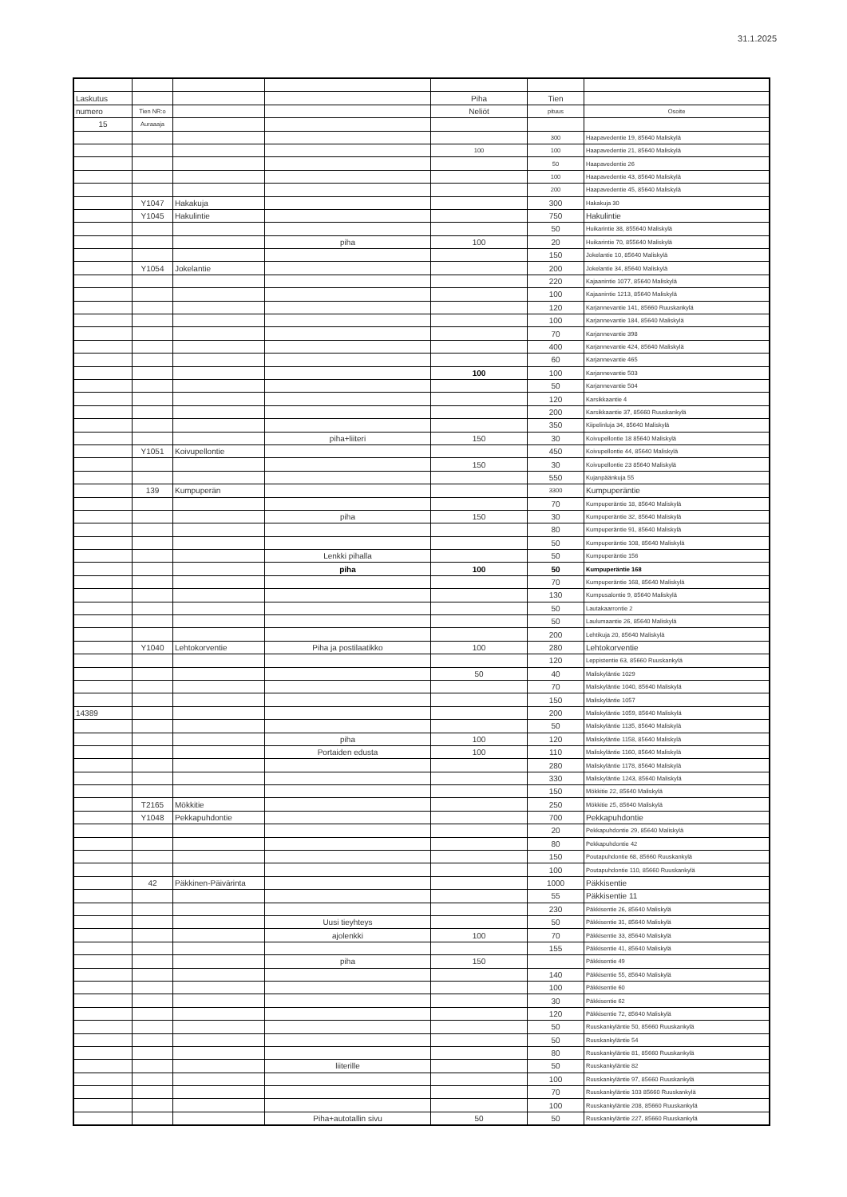31.1.2025
| Laskutus | | | | Piha | Tien | |
| numero | Tien NR:o | | | Neliöt | pituus | Osoite |
| 15 | Auraaaja | | | | | |
| | | | | | 300 | Haapavedentie 19, 85640 Maliskylä |
| | | | | 100 | 100 | Haapavedentie 21, 85640 Maliskylä |
| | | | | | 50 | Haapavedentie 26 |
| | | | | | 100 | Haapavedentie 43, 85640 Maliskylä |
| | | | | | 200 | Haapavedentie 45, 85640 Maliskylä |
| | Y1047 | Hakakuja | | | 300 | Hakakuja 30 |
| | Y1045 | Hakulintie | | | 750 | Hakulintie |
| | | | | | 50 | Huikarintie 38, 855640 Maliskylä |
| | | | piha | 100 | 20 | Huikarintie 70, 855640 Maliskylä |
| | | | | | 150 | Jokelantie 10, 85640 Maliskylä |
| | Y1054 | Jokelantie | | | 200 | Jokelantie 34, 85640 Maliskylä |
| | | | | | 220 | Kajaanintie 1077, 85640 Maliskylä |
| | | | | | 100 | Kajaanintie 1213, 85640 Maliskylä |
| | | | | | 120 | Karjannevantie 141, 85660 Ruuskankylä |
| | | | | | 100 | Karjannevantie 184, 85640 Maliskylä |
| | | | | | 70 | Karjannevantie 398 |
| | | | | | 400 | Karjannevantie 424, 85640 Maliskylä |
| | | | | | 60 | Karjannevantie 465 |
| | | | | 100 | 100 | Karjannevantie 503 |
| | | | | | 50 | Karjannevantie 504 |
| | | | | | 120 | Karsikkaantie 4 |
| | | | | | 200 | Karsikkaantie 37, 85660 Ruuskankylä |
| | | | | | 350 | Kiipelinluja 34, 85640 Maliskylä |
| | | | piha+liiteri | 150 | 30 | Koivupellontie 18 85640 Maliskylä |
| | Y1051 | Koivupellontie | | | 450 | Koivupellontie 44, 85640 Maliskylä |
| | | | | 150 | 30 | Koivupellontie 23 85640 Maliskylä |
| | | | | | 550 | Kujanpäänkuja 55 |
| | 139 | Kumpuperän | | | 3300 | Kumpuperäntie |
| | | | | | 70 | Kumpuperäntie 18, 85640 Maliskylä |
| | | | piha | 150 | 30 | Kumpuperäntie 32, 85640 Maliskylä |
| | | | | | 80 | Kumpuperäntie 91, 85640 Maliskylä |
| | | | | | 50 | Kumpuperäntie 108, 85640 Maliskylä |
| | | | Lenkki pihalla | | 50 | Kumpuperäntie 156 |
| | | | piha | 100 | 50 | Kumpuperäntie 168 |
| | | | | | 70 | Kumpuperäntie 168, 85640 Maliskylä |
| | | | | | 130 | Kumpusalontie 9, 85640 Maliskylä |
| | | | | | 50 | Lautakaarrontie 2 |
| | | | | | 50 | Laulumaantie 26, 85640 Maliskylä |
| | | | | | 200 | Lehtikuja 20, 85640 Maliskylä |
| | Y1040 | Lehtokorventie | Piha ja postilaatikko | 100 | 280 | Lehtokorventie |
| | | | | | 120 | Leppistentie 63, 85660 Ruuskankylä |
| | | | | 50 | 40 | Maliskyläntie 1029 |
| | | | | | 70 | Maliskyläntie 1040, 85640 Maliskylä |
| | | | | | 150 | Maliskyläntie 1057 |
| 14389 | | | | | 200 | Maliskyläntie 1059, 85640 Maliskylä |
| | | | | | 50 | Maliskyläntie 1135, 85640 Maliskylä |
| | | | piha | 100 | 120 | Maliskyläntie 1158, 85640 Maliskylä |
| | | | Portaiden edusta | 100 | 110 | Maliskyläntie 1160, 85640 Maliskylä |
| | | | | | 280 | Maliskyläntie 1178, 85640 Maliskylä |
| | | | | | 330 | Maliskyläntie 1243, 85640 Maliskylä |
| | | | | | 150 | Mökkitie 22, 85640 Maliskylä |
| | T2165 | Mökkitie | | | 250 | Mökkitie 25, 85640 Maliskylä |
| | Y1048 | Pekkapuhdontie | | | 700 | Pekkapuhdontie |
| | | | | | 20 | Pekkapuhdontie 29, 85640 Maliskylä |
| | | | | | 80 | Pekkapuhdontie 42 |
| | | | | | 150 | Poutapuhdontie 68, 85660 Ruuskankylä |
| | | | | | 100 | Poutapuhdontie 110, 85660 Ruuskankylä |
| | 42 | Päkkinen-Päivärinta | | | 1000 | Päkkisentie |
| | | | | | 55 | Päkkisentie 11 |
| | | | | | 230 | Päkkisentie 26, 85640 Maliskylä |
| | | | Uusi tieyhteys | | 50 | Päkkisentie 31, 85640 Maliskylä |
| | | | ajolenkki | 100 | 70 | Päkkisentie 33, 85640 Maliskylä |
| | | | | | 155 | Päkkisentie 41, 85640 Maliskylä |
| | | | piha | 150 | | Päkkisentie 49 |
| | | | | | 140 | Päkkisentie 55, 85640 Maliskylä |
| | | | | | 100 | Päkkisentie 60 |
| | | | | | 30 | Päkkisentie 62 |
| | | | | | 120 | Päkkisentie 72, 85640 Maliskylä |
| | | | | | 50 | Ruuskankyläntie 50, 85660 Ruuskankylä |
| | | | | | 50 | Ruuskankyläntie 54 |
| | | | | | 80 | Ruuskankyläntie 81, 85660 Ruuskankylä |
| | | | liiterille | | 50 | Ruuskankyläntie 82 |
| | | | | | 100 | Ruuskankyläntie 97, 85660 Ruuskankylä |
| | | | | | 70 | Ruuskankyläntie 103 85660 Ruuskankylä |
| | | | | | 100 | Ruuskankyläntie 208, 85660 Ruuskankylä |
| | | | Piha+autotallin sivu | 50 | 50 | Ruuskankyläntie 227, 85660 Ruuskankylä |